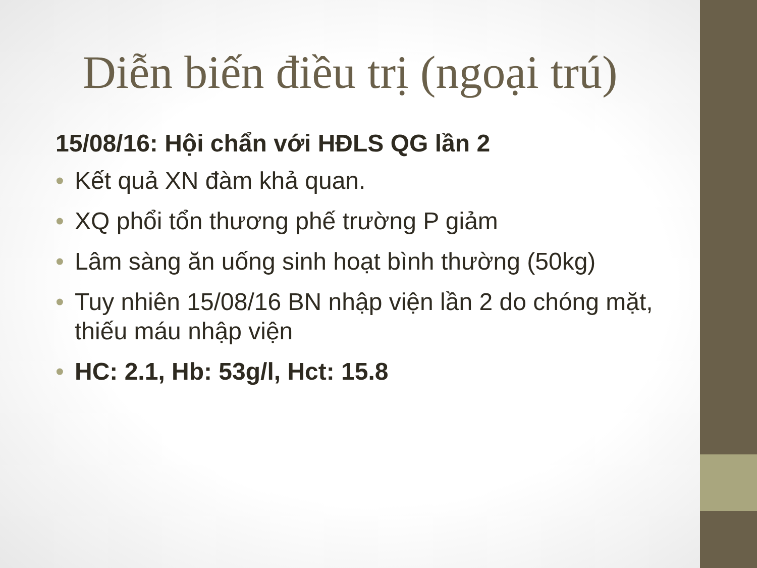Diễn biến điều trị (ngoại trú)
15/08/16: Hội chẩn với HĐLS QG lần 2
• Kết quả XN đàm khả quan.
• XQ phổi tổn thương phế trường P giảm
• Lâm sàng ăn uống sinh hoạt bình thường (50kg)
• Tuy nhiên 15/08/16 BN nhập viện lần 2 do chóng mặt, thiếu máu nhập viện
• HC: 2.1, Hb: 53g/l, Hct: 15.8